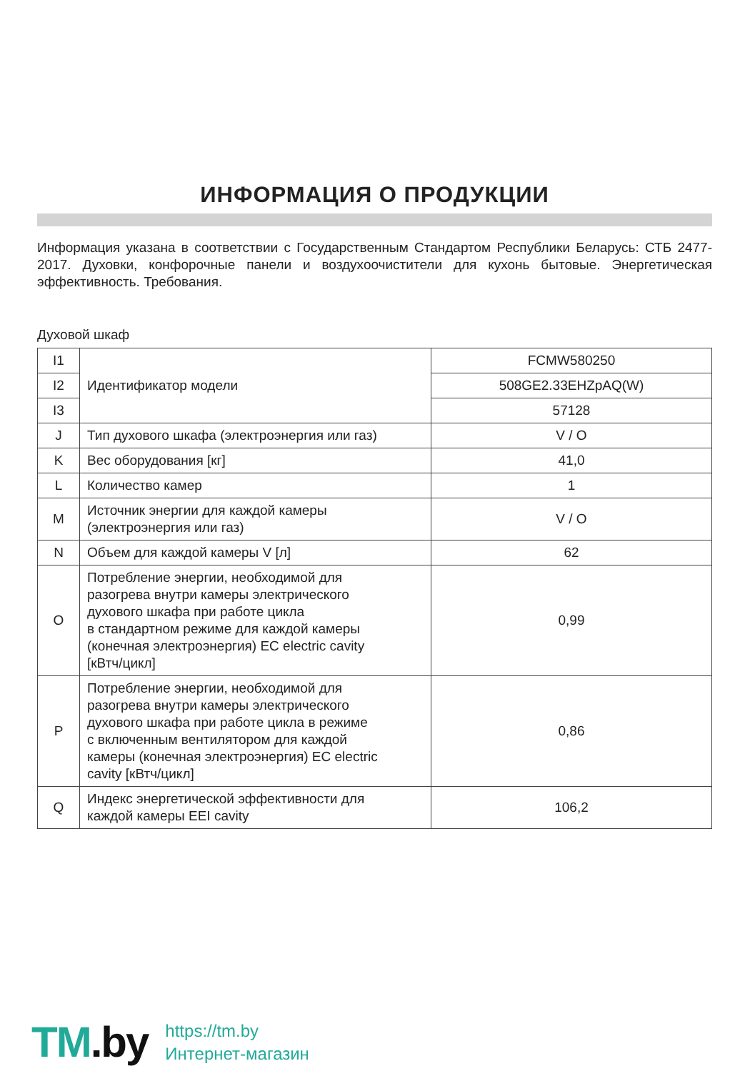ИНФОРМАЦИЯ О ПРОДУКЦИИ
Информация указана в соответствии с Государственным Стандартом Республики Беларусь: СТБ 2477-2017. Духовки, конфорочные панели и воздухоочистители для кухонь бытовые. Энергетическая эффективность. Требования.
Духовой шкаф
| I1 | Идентификатор модели | FCMW580250 |
| I2 | | 508GE2.33EHZpAQ(W) |
| I3 | | 57128 |
| J | Тип духового шкафа (электроэнергия или газ) | V / O |
| K | Вес оборудования [кг] | 41,0 |
| L | Количество камер | 1 |
| M | Источник энергии для каждой камеры (электроэнергия или газ) | V / O |
| N | Объем для каждой камеры V [л] | 62 |
| O | Потребление энергии, необходимой для разогрева внутри камеры электрического духового шкафа при работе цикла в стандартном режиме для каждой камеры (конечная электроэнергия) EC electric cavity [кВтч/цикл] | 0,99 |
| P | Потребление энергии, необходимой для разогрева внутри камеры электрического духового шкафа при работе цикла в режиме с включенным вентилятором для каждой камеры (конечная электроэнергия) EC electric cavity [кВтч/цикл] | 0,86 |
| Q | Индекс энергетической эффективности для каждой камеры EEI cavity | 106,2 |
TM.by
https://tm.by
Интернет-магазин